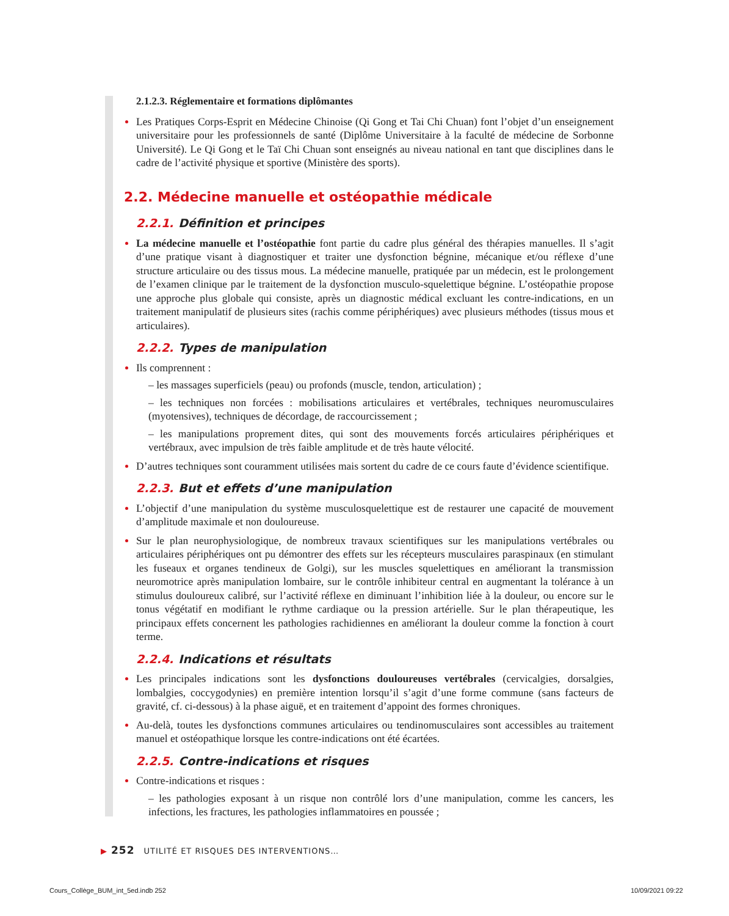2.1.2.3. Réglementaire et formations diplômantes
Les Pratiques Corps-Esprit en Médecine Chinoise (Qi Gong et Tai Chi Chuan) font l’objet d’un enseignement universitaire pour les professionnels de santé (Diplôme Universitaire à la faculté de médecine de Sorbonne Université). Le Qi Gong et le Taï Chi Chuan sont enseignés au niveau national en tant que disciplines dans le cadre de l’activité physique et sportive (Ministère des sports).
2.2. Médecine manuelle et ostéopathie médicale
2.2.1. Définition et principes
La médecine manuelle et l’ostéopathie font partie du cadre plus général des thérapies manuelles. Il s’agit d’une pratique visant à diagnostiquer et traiter une dysfonction bégnine, mécanique et/ou réflexe d’une structure articulaire ou des tissus mous. La médecine manuelle, pratiquée par un médecin, est le prolongement de l’examen clinique par le traitement de la dysfonction musculo-squelettique bégnine. L’ostéopathie propose une approche plus globale qui consiste, après un diagnostic médical excluant les contre-indications, en un traitement manipulatif de plusieurs sites (rachis comme périphériques) avec plusieurs méthodes (tissus mous et articulaires).
2.2.2. Types de manipulation
Ils comprennent :
– les massages superficiels (peau) ou profonds (muscle, tendon, articulation) ;
– les techniques non forcées : mobilisations articulaires et vertébrales, techniques neuromusculaires (myotensives), techniques de décordage, de raccourcissement ;
– les manipulations proprement dites, qui sont des mouvements forcés articulaires périphériques et vertébraux, avec impulsion de très faible amplitude et de très haute vélocité.
D’autres techniques sont couramment utilisées mais sortent du cadre de ce cours faute d’évidence scientifique.
2.2.3. But et effets d’une manipulation
L’objectif d’une manipulation du système musculosquelettique est de restaurer une capacité de mouvement d’amplitude maximale et non douloureuse.
Sur le plan neurophysiologique, de nombreux travaux scientifiques sur les manipulations vertébrales ou articulaires périphériques ont pu démontrer des effets sur les récepteurs musculaires paraspinaux (en stimulant les fuseaux et organes tendineux de Golgi), sur les muscles squelettiques en améliorant la transmission neuromotrice après manipulation lombaire, sur le contrôle inhibiteur central en augmentant la tolérance à un stimulus douloureux calibré, sur l’activité réflexe en diminuant l’inhibition liée à la douleur, ou encore sur le tonus végétatif en modifiant le rythme cardiaque ou la pression artérielle. Sur le plan thérapeutique, les principaux effets concernent les pathologies rachidiennes en améliorant la douleur comme la fonction à court terme.
2.2.4. Indications et résultats
Les principales indications sont les dysfonctions douloureuses vertébrales (cervicalgies, dorsalgies, lombalgies, coccygodynies) en première intention lorsqu’il s’agit d’une forme commune (sans facteurs de gravité, cf. ci-dessous) à la phase aiguë, et en traitement d’appoint des formes chroniques.
Au-delà, toutes les dysfonctions communes articulaires ou tendinomusculaires sont accessibles au traitement manuel et ostéopathique lorsque les contre-indications ont été écartées.
2.2.5. Contre-indications et risques
Contre-indications et risques :
– les pathologies exposant à un risque non contrôlé lors d’une manipulation, comme les cancers, les infections, les fractures, les pathologies inflammatoires en poussée ;
▶ 252 UTILITÉ ET RISQUES DES INTERVENTIONS…
Cours_Collège_BUM_int_5ed.indb 252
10/09/2021 09:22